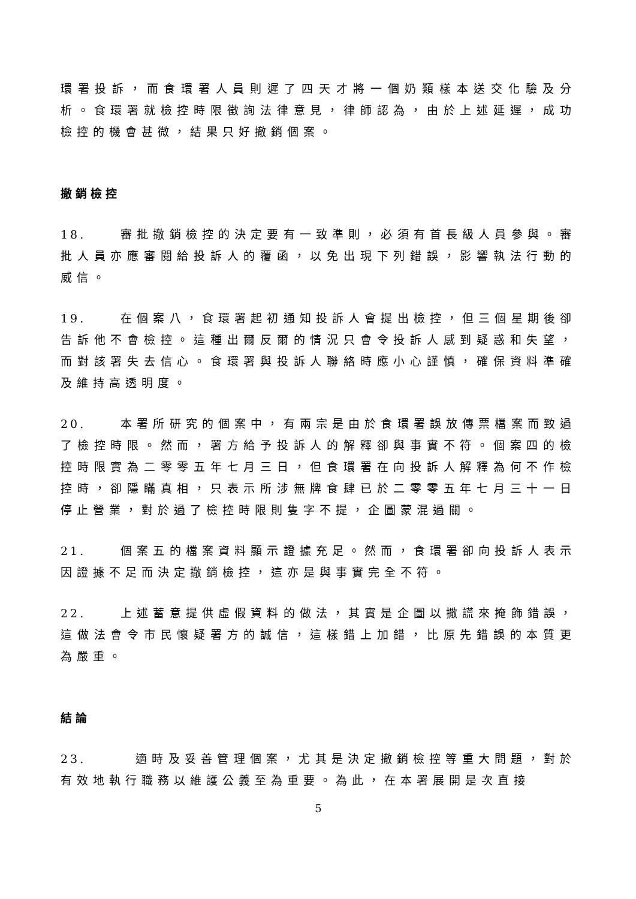環署投訴，而食環署人員則遲了四天才將一個奶類樣本送交化驗及分析。食環署就檢控時限徵詢法律意見，律師認為，由於上述延遲，成功檢控的機會甚微，結果只好撤銷個案。
撤銷檢控
18. 審批撤銷檢控的決定要有一致準則，必須有首長級人員參與。審批人員亦應審閱給投訴人的覆函，以免出現下列錯誤，影響執法行動的威信。
19. 在個案八，食環署起初通知投訴人會提出檢控，但三個星期後卻告訴他不會檢控。這種出爾反爾的情況只會令投訴人感到疑惑和失望，而對該署失去信心。食環署與投訴人聯絡時應小心謹慎，確保資料準確及維持高透明度。
20. 本署所研究的個案中，有兩宗是由於食環署誤放傳票檔案而致過了檢控時限。然而，署方給予投訴人的解釋卻與事實不符。個案四的檢控時限實為二零零五年七月三日，但食環署在向投訴人解釋為何不作檢控時，卻隱瞞真相，只表示所涉無牌食肆已於二零零五年七月三十一日停止營業，對於過了檢控時限則隻字不提，企圖蒙混過關。
21. 個案五的檔案資料顯示證據充足。然而，食環署卻向投訴人表示因證據不足而決定撤銷檢控，這亦是與事實完全不符。
22. 上述蓄意提供虛假資料的做法，其實是企圖以撒謊來掩飾錯誤，這做法會令市民懷疑署方的誠信，這樣錯上加錯，比原先錯誤的本質更為嚴重。
結論
23. 適時及妥善管理個案，尤其是決定撤銷檢控等重大問題，對於有效地執行職務以維護公義至為重要。為此，在本署展開是次直接
5